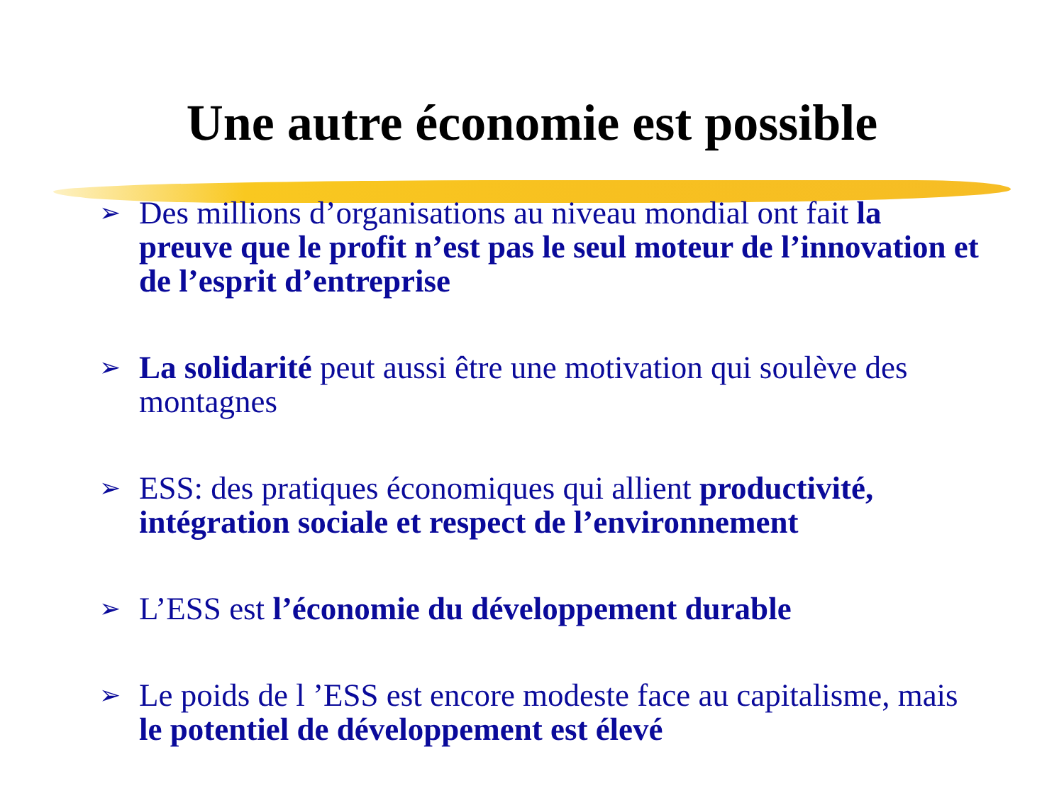Une autre économie est possible
➢ Des millions d’organisations au niveau mondial ont fait la preuve que le profit n’est pas le seul moteur de l’innovation et de l’esprit d’entreprise
➢ La solidarité peut aussi être une motivation qui soulève des montagnes
➢ ESS: des pratiques économiques qui allient productivité, intégration sociale et respect de l’environnement
➢ L’ESS est l’économie du développement durable
➢ Le poids de l ’ESS est encore modeste face au capitalisme, mais le potentiel de développement est élevé